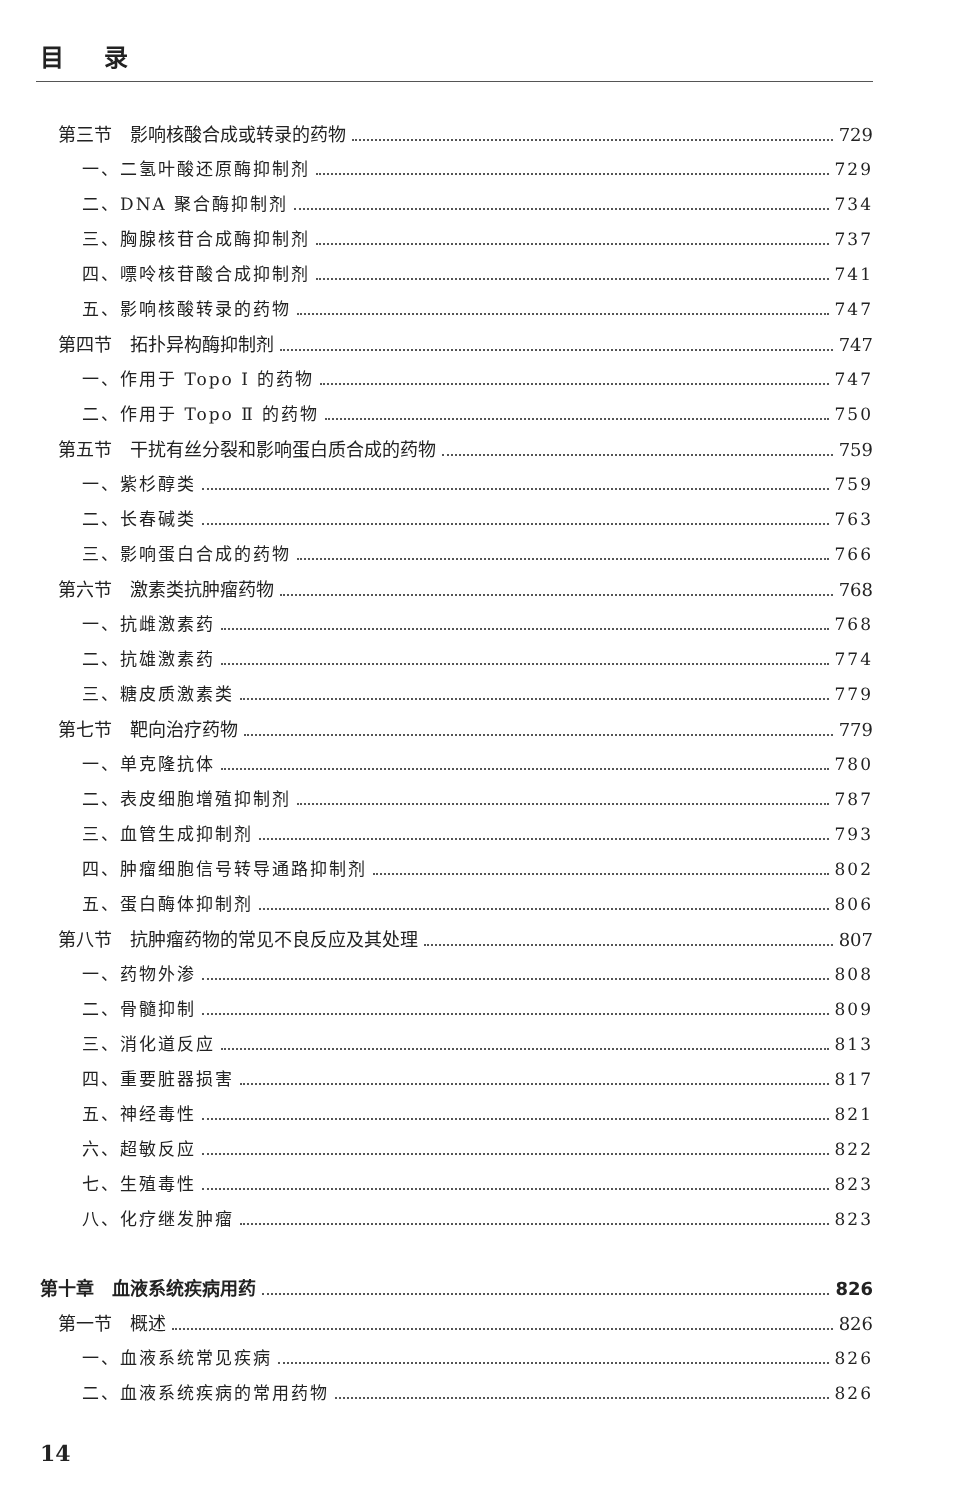目录
第三节　影响核酸合成或转录的药物 729
一、二氢叶酸还原酶抑制剂 729
二、DNA 聚合酶抑制剂 734
三、胸腺核苷合成酶抑制剂 737
四、嘌呤核苷酸合成抑制剂 741
五、影响核酸转录的药物 747
第四节　拓扑异构酶抑制剂 747
一、作用于 Topo Ⅰ 的药物 747
二、作用于 Topo Ⅱ 的药物 750
第五节　干扰有丝分裂和影响蛋白质合成的药物 759
一、紫杉醇类 759
二、长春碱类 763
三、影响蛋白合成的药物 766
第六节　激素类抗肿瘤药物 768
一、抗雌激素药 768
二、抗雄激素药 774
三、糖皮质激素类 779
第七节　靶向治疗药物 779
一、单克隆抗体 780
二、表皮细胞增殖抑制剂 787
三、血管生成抑制剂 793
四、肿瘤细胞信号转导通路抑制剂 802
五、蛋白酶体抑制剂 806
第八节　抗肿瘤药物的常见不良反应及其处理 807
一、药物外渗 808
二、骨髓抑制 809
三、消化道反应 813
四、重要脏器损害 817
五、神经毒性 821
六、超敏反应 822
七、生殖毒性 823
八、化疗继发肿瘤 823
第十章　血液系统疾病用药 826
第一节　概述 826
一、血液系统常见疾病 826
二、血液系统疾病的常用药物 826
14